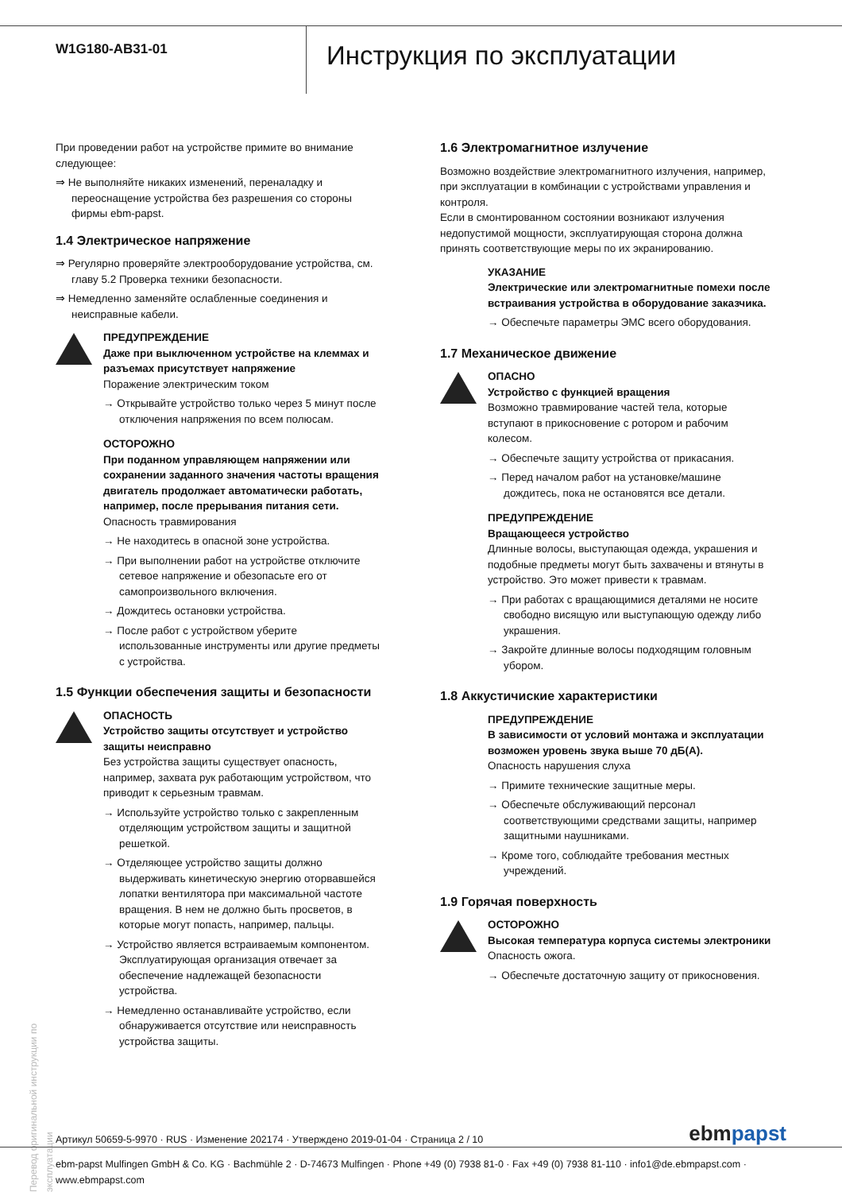W1G180-AB31-01
Инструкция по эксплуатации
При проведении работ на устройстве примите во внимание следующее:
⇒ Не выполняйте никаких изменений, переналадку и переоснащение устройства без разрешения со стороны фирмы ebm-papst.
1.4 Электрическое напряжение
⇒ Регулярно проверяйте электрооборудование устройства, см. главу 5.2 Проверка техники безопасности.
⇒ Немедленно заменяйте ослабленные соединения и неисправные кабели.
ПРЕДУПРЕЖДЕНИЕ
Даже при выключенном устройстве на клеммах и разъемах присутствует напряжение
Поражение электрическим током
→ Открывайте устройство только через 5 минут после отключения напряжения по всем полюсам.
ОСТОРОЖНО
При поданном управляющем напряжении или сохранении заданного значения частоты вращения двигатель продолжает автоматически работать, например, после прерывания питания сети.
Опасность травмирования
→ Не находитесь в опасной зоне устройства.
→ При выполнении работ на устройстве отключите сетевое напряжение и обезопасьте его от самопроизвольного включения.
→ Дождитесь остановки устройства.
→ После работ с устройством уберите использованные инструменты или другие предметы с устройства.
1.5 Функции обеспечения защиты и безопасности
ОПАСНОСТЬ
Устройство защиты отсутствует и устройство защиты неисправно
Без устройства защиты существует опасность, например, захвата рук работающим устройством, что приводит к серьезным травмам.
→ Используйте устройство только с закрепленным отделяющим устройством защиты и защитной решеткой.
→ Отделяющее устройство защиты должно выдерживать кинетическую энергию оторвавшейся лопатки вентилятора при максимальной частоте вращения. В нем не должно быть просветов, в которые могут попасть, например, пальцы.
→ Устройство является встраиваемым компонентом. Эксплуатирующая организация отвечает за обеспечение надлежащей безопасности устройства.
→ Немедленно останавливайте устройство, если обнаруживается отсутствие или неисправность устройства защиты.
1.6 Электромагнитное излучение
Возможно воздействие электромагнитного излучения, например, при эксплуатации в комбинации с устройствами управления и контроля.
Если в смонтированном состоянии возникают излучения недопустимой мощности, эксплуатирующая сторона должна принять соответствующие меры по их экранированию.
УКАЗАНИЕ
Электрические или электромагнитные помехи после встраивания устройства в оборудование заказчика.
→ Обеспечьте параметры ЭМС всего оборудования.
1.7 Механическое движение
ОПАСНО
Устройство с функцией вращения
Возможно травмирование частей тела, которые вступают в прикосновение с ротором и рабочим колесом.
→ Обеспечьте защиту устройства от прикасания.
→ Перед началом работ на установке/машине дождитесь, пока не остановятся все детали.
ПРЕДУПРЕЖДЕНИЕ
Вращающееся устройство
Длинные волосы, выступающая одежда, украшения и подобные предметы могут быть захвачены и втянуты в устройство. Это может привести к травмам.
→ При работах с вращающимися деталями не носите свободно висящую или выступающую одежду либо украшения.
→ Закройте длинные волосы подходящим головным убором.
1.8 Аккустичиские характеристики
ПРЕДУПРЕЖДЕНИЕ
В зависимости от условий монтажа и эксплуатации возможен уровень звука выше 70 дБ(A).
Опасность нарушения слуха
→ Примите технические защитные меры.
→ Обеспечьте обслуживающий персонал соответствующими средствами защиты, например защитными наушниками.
→ Кроме того, соблюдайте требования местных учреждений.
1.9 Горячая поверхность
ОСТОРОЖНО
Высокая температура корпуса системы электроники
Опасность ожога.
→ Обеспечьте достаточную защиту от прикосновения.
Перевод оригинальной инструкции по эксплуатации
Артикул 50659-5-9970 · RUS · Изменение 202174 · Утверждено 2019-01-04 · Страница 2 / 10 ebmpapst
ebm-papst Mulfingen GmbH & Co. KG · Bachmühle 2 · D-74673 Mulfingen · Phone +49 (0) 7938 81-0 · Fax +49 (0) 7938 81-110 · info1@de.ebmpapst.com · www.ebmpapst.com